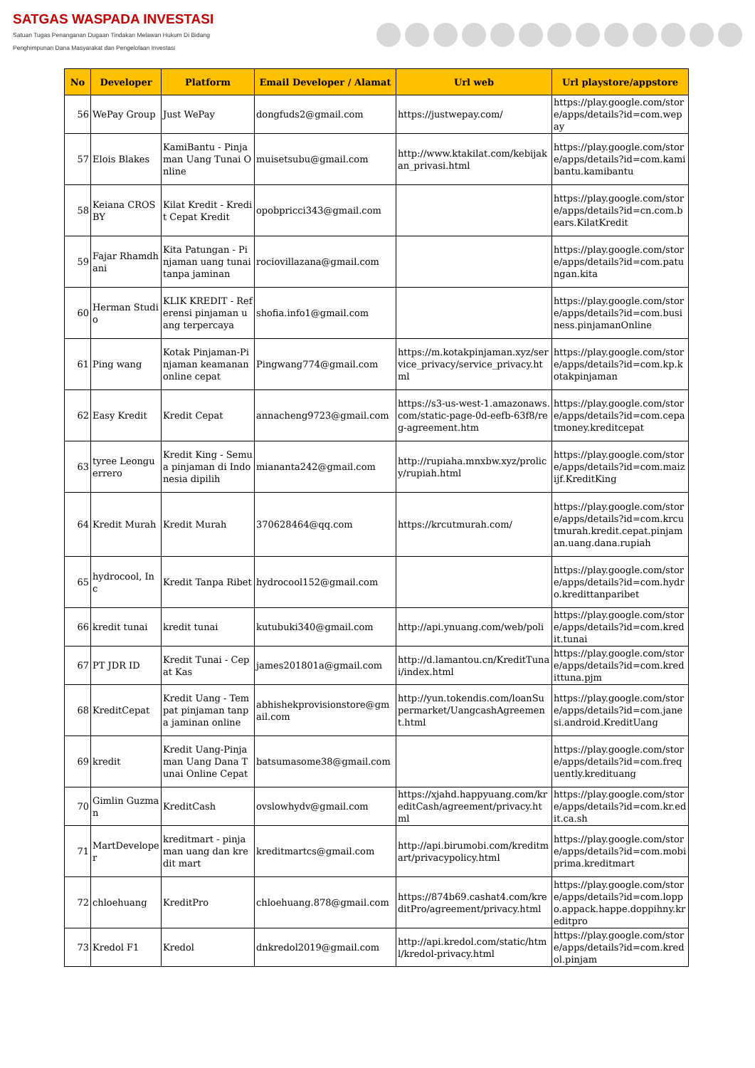SATGAS WASPADA INVESTASI
Satuan Tugas Penanganan Dugaan Tindakan Melawan Hukum Di Bidang Penghimpunan Dana Masyarakat dan Pengelolaan Investasi
| No | Developer | Platform | Email Developer / Alamat | Url web | Url playstore/appstore |
| --- | --- | --- | --- | --- | --- |
| 56 | WePay Group | Just WePay | dongfuds2@gmail.com | https://justwepay.com/ | https://play.google.com/store/apps/details?id=com.wepay |
| 57 | Elois Blakes | KamiBantu - Pinjaman Uang Tunai Online | muisetsubu@gmail.com | http://www.ktakilat.com/kebijakan_privasi.html | https://play.google.com/store/apps/details?id=com.kamibantu.kamibantu |
| 58 | Keiana CROSBY | Kilat Kredit - Kredit Cepat Kredit | opobpricci343@gmail.com | | https://play.google.com/store/apps/details?id=cn.com.bears.KilatKredit |
| 59 | Fajar Rhamdhani | Kita Patungan - Pinjaman uang tunai tanpa jaminan | rociovillazana@gmail.com | | https://play.google.com/store/apps/details?id=com.patungan.kita |
| 60 | Herman Studio | KLIK KREDIT - Referensi pinjaman uang terpercaya | shofia.info1@gmail.com | | https://play.google.com/store/apps/details?id=com.business.pinjamanOnline |
| 61 | Ping wang | Kotak Pinjaman-Pinjaman keamanan online cepat | Pingwang774@gmail.com | https://m.kotakpinjaman.xyz/service_privacy/service_privacy.html | https://play.google.com/store/apps/details?id=com.kp.kotakpinjaman |
| 62 | Easy Kredit | Kredit Cepat | annacheng9723@gmail.com | https://s3-us-west-1.amazonaws.com/static-page-0d-eefb-63f8/reg-agreement.htm | https://play.google.com/store/apps/details?id=com.cepatmoney.kreditcepat |
| 63 | tyree Leonguerrero | Kredit King - Semua pinjaman di Indonesia dipilih | miananta242@gmail.com | http://rupiaha.mnxbw.xyz/prolicy/rupiah.html | https://play.google.com/store/apps/details?id=com.maizijf.KreditKing |
| 64 | Kredit Murah | Kredit Murah | 370628464@qq.com | https://krcutmurah.com/ | https://play.google.com/store/apps/details?id=com.krcutmurah.kredit.cepat.pinjaman.uang.dana.rupiah |
| 65 | hydrocool, Inc | Kredit Tanpa Ribet | hydrocool152@gmail.com | | https://play.google.com/store/apps/details?id=com.hydro.kredittanparibet |
| 66 | kredit tunai | kredit tunai | kutubuki340@gmail.com | http://api.ynuang.com/web/poli | https://play.google.com/store/apps/details?id=com.kredit.tunai |
| 67 | PT JDR ID | Kredit Tunai - Cepat Kas | james201801a@gmail.com | http://d.lamantou.cn/KreditTunai/index.html | https://play.google.com/store/apps/details?id=com.kredittuna.pjm |
| 68 | KreditCepat | Kredit Uang - Tempat pinjaman tanpa jaminan online | abhishekprovisionstore@gmail.com | http://yun.tokendis.com/loanSupermarket/UangcashAgreement.html | https://play.google.com/store/apps/details?id=com.janesi.android.KreditUang |
| 69 | kredit | Kredit Uang-Pinjaman Uang Dana Tunai Online Cepat | batsumasome38@gmail.com | | https://play.google.com/store/apps/details?id=com.frequently.kredituang |
| 70 | Gimlin Guzman | KreditCash | ovslowhydv@gmail.com | https://xjahd.happyuang.com/kreditCash/agreement/privacy.html | https://play.google.com/store/apps/details?id=com.kr.edit.ca.sh |
| 71 | MartDeveloper | kreditmart - pinjaman uang dan kredit mart | kreditmartcs@gmail.com | http://api.birumobi.com/kreditmart/privacypolicy.html | https://play.google.com/store/apps/details?id=com.mobiprima.kreditmart |
| 72 | chloehuang | KreditPro | chloehuang.878@gmail.com | https://874b69.cashat4.com/kreditPro/agreement/privacy.html | https://play.google.com/store/apps/details?id=com.loppo.appack.happe.doppihny.kreditpro |
| 73 | Kredol F1 | Kredol | dnkredol2019@gmail.com | http://api.kredol.com/static/html/kredol-privacy.html | https://play.google.com/store/apps/details?id=com.kredol.pinjam |